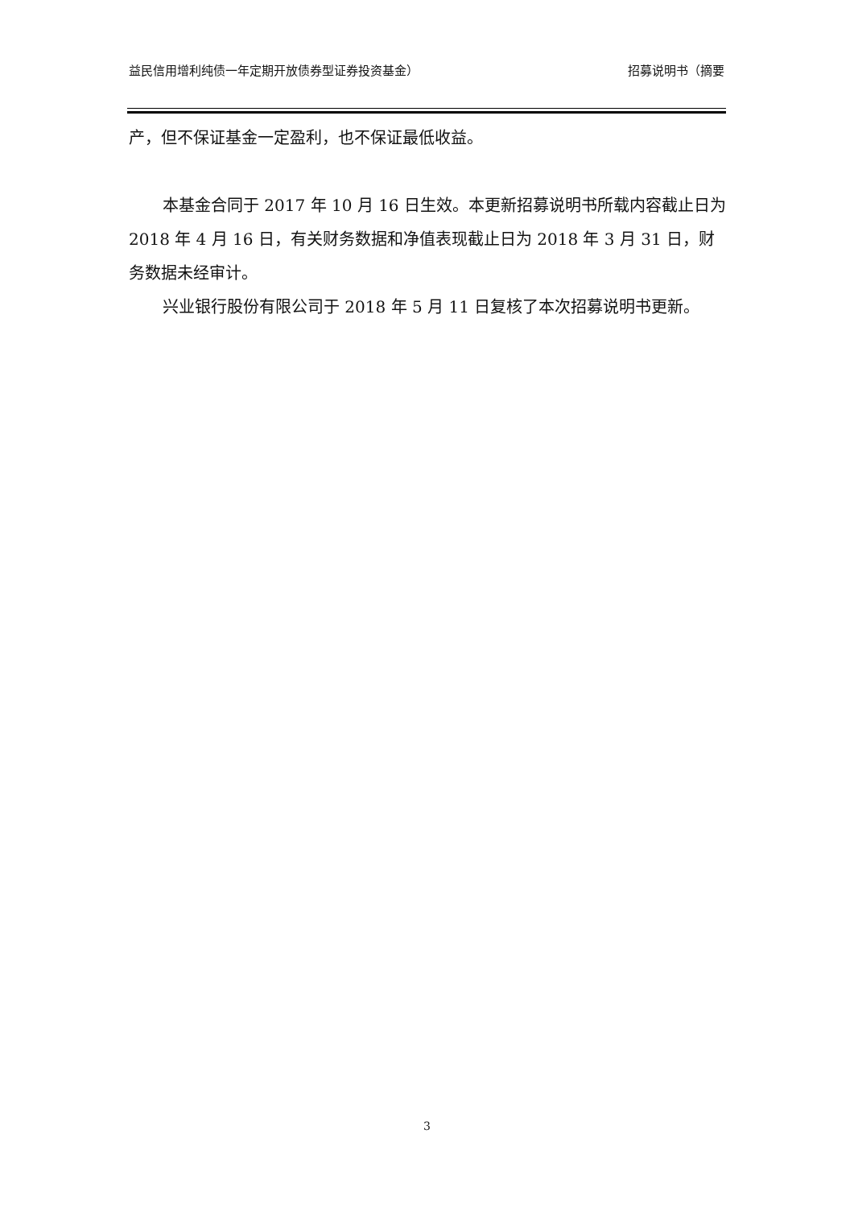益民信用增利纯债一年定期开放债券型证券投资基金） 招募说明书（摘要
产，但不保证基金一定盈利，也不保证最低收益。
本基金合同于 2017 年 10 月 16 日生效。本更新招募说明书所载内容截止日为 2018 年 4 月 16 日，有关财务数据和净值表现截止日为 2018 年 3 月 31 日，财务数据未经审计。
兴业银行股份有限公司于 2018 年 5 月 11 日复核了本次招募说明书更新。
3